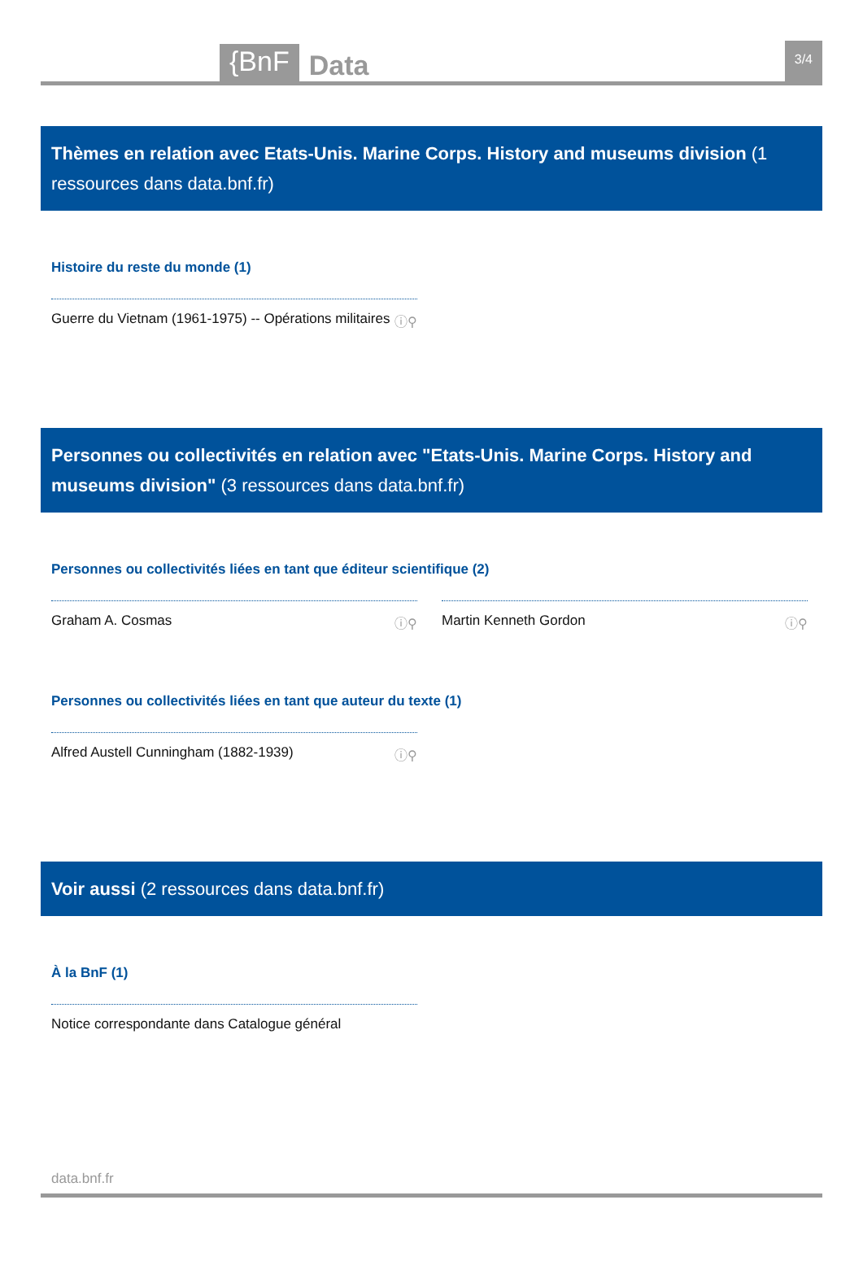{BnF
Data
3/4
Thèmes en relation avec Etats-Unis. Marine Corps. History and museums division (1 ressources dans data.bnf.fr)
Histoire du reste du monde (1)
Guerre du Vietnam (1961-1975) -- Opérations militaires ⓘ⚲
Personnes ou collectivités en relation avec "Etats-Unis. Marine Corps. History and museums division" (3 ressources dans data.bnf.fr)
Personnes ou collectivités liées en tant que éditeur scientifique (2)
Graham A. Cosmas ⓘ⚲ Martin Kenneth Gordon ⓘ⚲
Personnes ou collectivités liées en tant que auteur du texte (1)
Alfred Austell Cunningham (1882-1939) ⓘ⚲
Voir aussi (2 ressources dans data.bnf.fr)
À la BnF (1)
Notice correspondante dans Catalogue général
data.bnf.fr